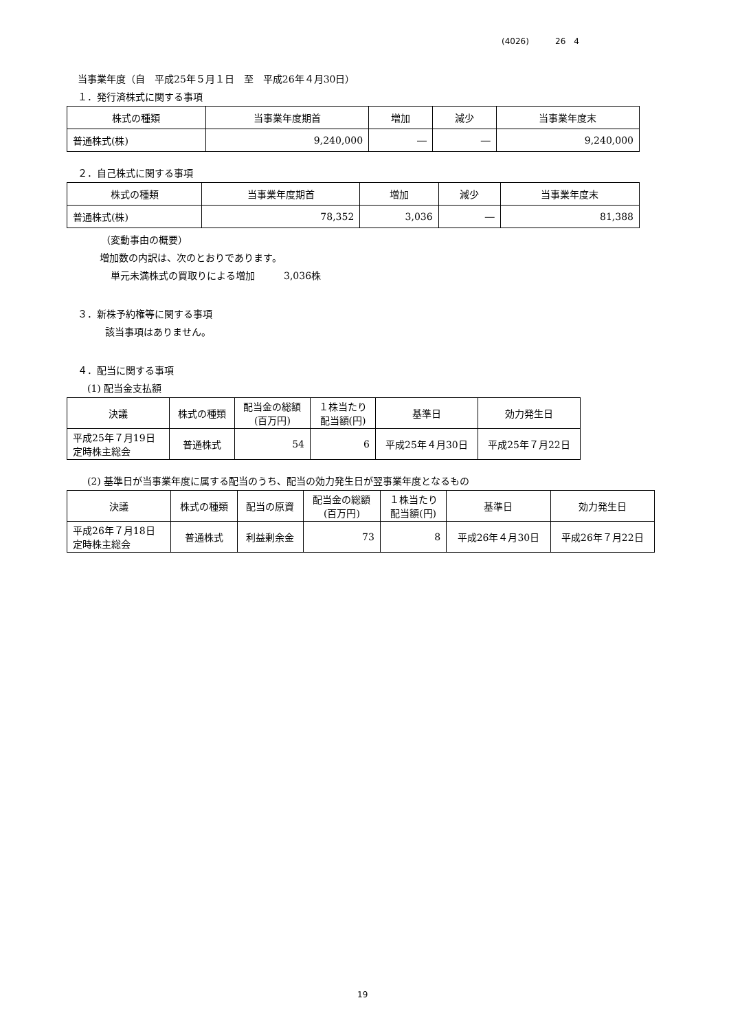(4026) 26　4
当事業年度（自　平成25年５月１日　至　平成26年４月30日）
１．発行済株式に関する事項
| 株式の種類 | 当事業年度期首 | 増加 | 減少 | 当事業年度末 |
| --- | --- | --- | --- | --- |
| 普通株式(株) | 9,240,000 | ― | ― | 9,240,000 |
２．自己株式に関する事項
| 株式の種類 | 当事業年度期首 | 増加 | 減少 | 当事業年度末 |
| --- | --- | --- | --- | --- |
| 普通株式(株) | 78,352 | 3,036 | ― | 81,388 |
（変動事由の概要）
増加数の内訳は、次のとおりであります。
単元未満株式の買取りによる増加　　　3,036株
３．新株予約権等に関する事項
該当事項はありません。
４．配当に関する事項
(1) 配当金支払額
| 決議 | 株式の種類 | 配当金の総額 (百万円) | １株当たり 配当額(円) | 基準日 | 効力発生日 |
| --- | --- | --- | --- | --- | --- |
| 平成25年７月19日 定時株主総会 | 普通株式 | 54 | 6 | 平成25年４月30日 | 平成25年７月22日 |
(2) 基準日が当事業年度に属する配当のうち、配当の効力発生日が翌事業年度となるもの
| 決議 | 株式の種類 | 配当の原資 | 配当金の総額 (百万円) | １株当たり 配当額(円) | 基準日 | 効力発生日 |
| --- | --- | --- | --- | --- | --- | --- |
| 平成26年７月18日 定時株主総会 | 普通株式 | 利益剰余金 | 73 | 8 | 平成26年４月30日 | 平成26年７月22日 |
19